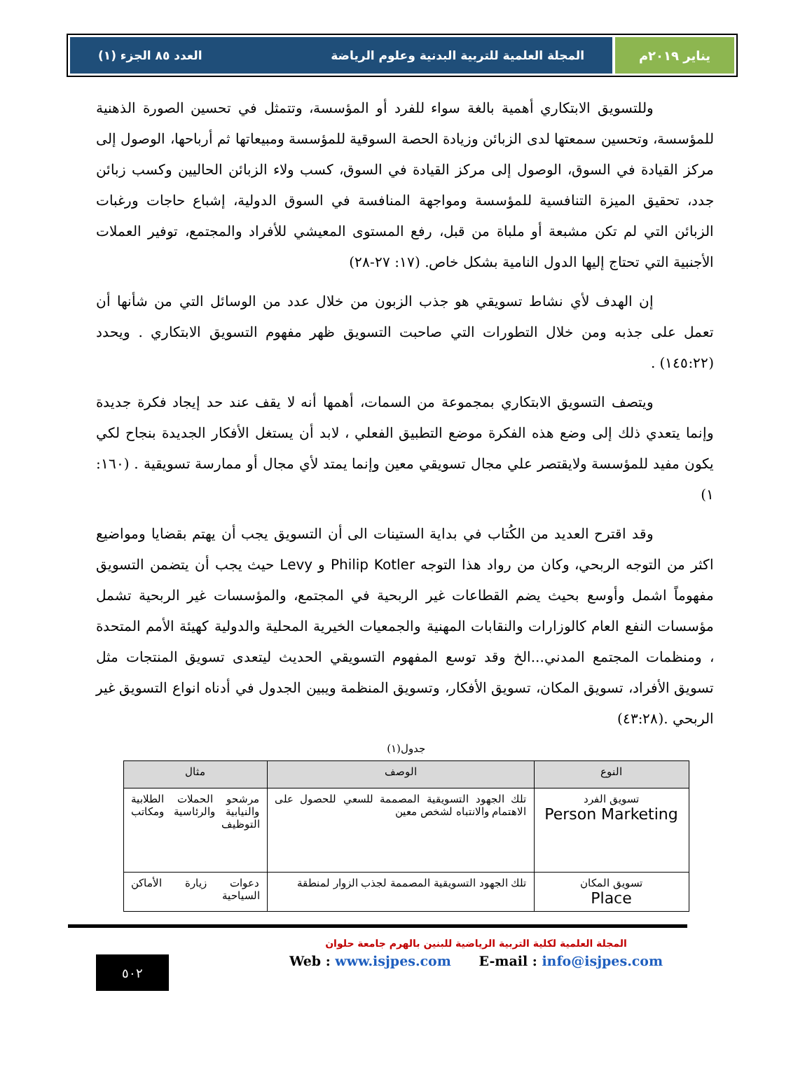يناير ٢٠١٩م المجلة العلمية للتربية البدنية وعلوم الرياضة العدد ٨٥ الجزء (١)
وللتسويق الابتكاري أهمية بالغة سواء للفرد أو المؤسسة، وتتمثل في تحسين الصورة الذهنية للمؤسسة، وتحسين سمعتها لدى الزبائن وزيادة الحصة السوقية للمؤسسة ومبيعاتها ثم أرباحها، الوصول إلى مركز القيادة في السوق، الوصول إلى مركز القيادة في السوق، كسب ولاء الزبائن الحاليين وكسب زبائن جدد، تحقيق الميزة التنافسية للمؤسسة ومواجهة المنافسة في السوق الدولية، إشباع حاجات ورغبات الزبائن التي لم تكن مشبعة أو ملباة من قبل، رفع المستوى المعيشي للأفراد والمجتمع، توفير العملات الأجنبية التي تحتاج إليها الدول النامية بشكل خاص. (١٧: ٢٧-٢٨)
إن الهدف لأي نشاط تسويقي هو جذب الزبون من خلال عدد من الوسائل التي من شأنها أن تعمل على جذبه ومن خلال التطورات التي صاحبت التسويق ظهر مفهوم التسويق الابتكاري . ويحدد (١٤٥:٢٢) .
ويتصف التسويق الابتكاري بمجموعة من السمات، أهمها أنه لا يقف عند حد إيجاد فكرة جديدة وإنما يتعدي ذلك إلى وضع هذه الفكرة موضع التطبيق الفعلي ، لابد أن يستغل الأفكار الجديدة بنجاح لكي يكون مفيد للمؤسسة ولايقتصر علي مجال تسويقي معين وإنما يمتد لأي مجال أو ممارسة تسويقية . (١٦٠: ١)
وقد اقترح العديد من الكُتاب في بداية الستينات الى أن التسويق يجب أن يهتم بقضايا ومواضيع اكثر من التوجه الربحي، وكان من رواد هذا التوجه Philip Kotler و Levy حيث يجب أن يتضمن التسويق مفهوماً اشمل وأوسع بحيث يضم القطاعات غير الربحية في المجتمع، والمؤسسات غير الربحية تشمل مؤسسات النفع العام كالوزارات والنقابات المهنية والجمعيات الخيرية المحلية والدولية كهيئة الأمم المتحدة ، ومنظمات المجتمع المدني...الخ وقد توسع المفهوم التسويقي الحديث ليتعدى تسويق المنتجات مثل تسويق الأفراد، تسويق المكان، تسويق الأفكار، وتسويق المنظمة ويبين الجدول في أدناه انواع التسويق غير الربحي .(٤٣:٢٨)
جدول(١)
| النوع | الوصف | مثال |
| --- | --- | --- |
| تسويق الفرد Person Marketing | تلك الجهود التسويقية المصممة للسعي للحصول على الاهتمام والانتباه لشخص معين | مرشحو الحملات الطلابية والنيابية والرئاسية ومكاتب التوظيف |
| تسويق المكان Place | تلك الجهود التسويقية المصممة لجذب الزوار لمنطقة | دعوات زيارة الأماكن السياحية |
المجلة العلمية لكلية التربية الرياضية للبنين بالهرم جامعة حلوان
Web : www.isjpes.com E-mail : info@isjpes.com
٥٠٢